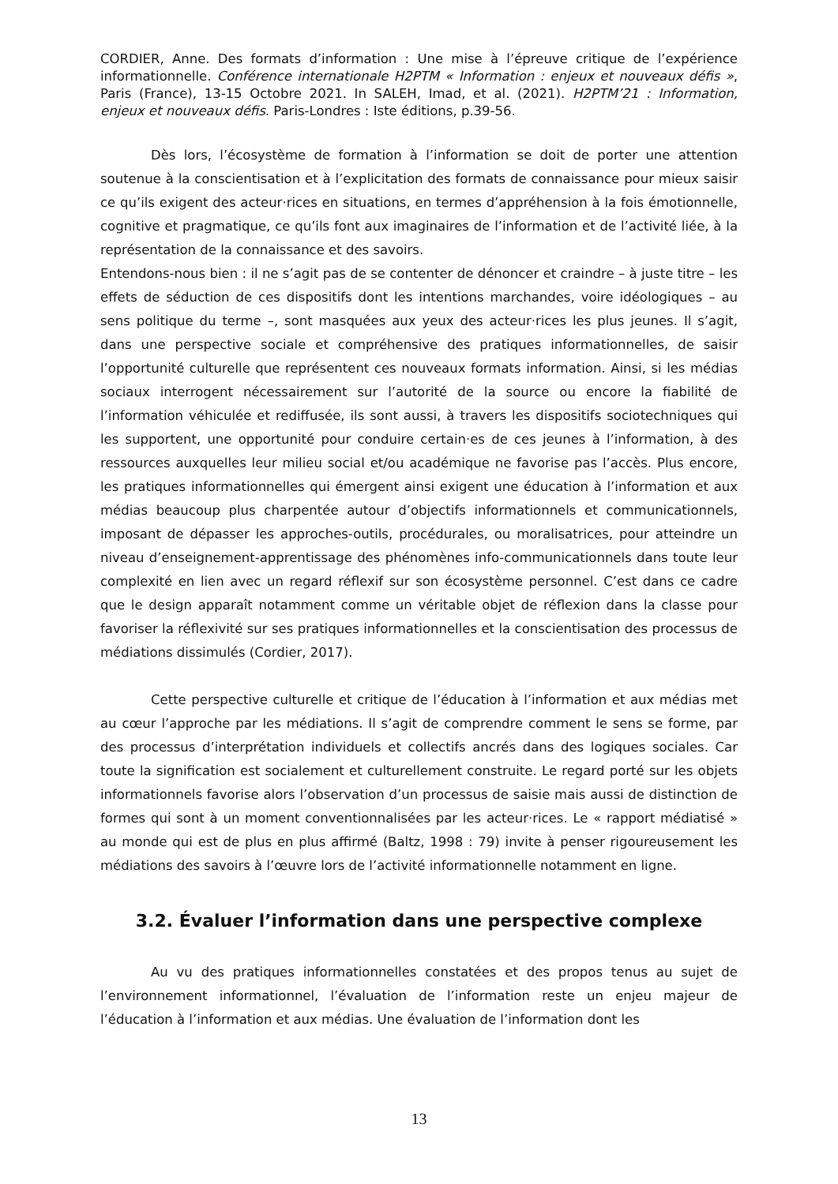CORDIER, Anne. Des formats d’information : Une mise à l’épreuve critique de l’expérience informationnelle. Conférence internationale H2PTM « Information : enjeux et nouveaux défis », Paris (France), 13-15 Octobre 2021. In SALEH, Imad, et al. (2021). H2PTM’21 : Information, enjeux et nouveaux défis. Paris-Londres : Iste éditions, p.39-56.
Dès lors, l’écosystème de formation à l’information se doit de porter une attention soutenue à la conscientisation et à l’explicitation des formats de connaissance pour mieux saisir ce qu’ils exigent des acteur·rices en situations, en termes d’appréhension à la fois émotionnelle, cognitive et pragmatique, ce qu’ils font aux imaginaires de l’information et de l’activité liée, à la représentation de la connaissance et des savoirs.
Entendons-nous bien : il ne s’agit pas de se contenter de dénoncer et craindre – à juste titre – les effets de séduction de ces dispositifs dont les intentions marchandes, voire idéologiques – au sens politique du terme –, sont masquées aux yeux des acteur·rices les plus jeunes. Il s’agit, dans une perspective sociale et compréhensive des pratiques informationnelles, de saisir l’opportunité culturelle que représentent ces nouveaux formats information. Ainsi, si les médias sociaux interrogent nécessairement sur l’autorité de la source ou encore la fiabilité de l’information véhiculée et rediffusée, ils sont aussi, à travers les dispositifs sociotechniques qui les supportent, une opportunité pour conduire certain·es de ces jeunes à l’information, à des ressources auxquelles leur milieu social et/ou académique ne favorise pas l’accès. Plus encore, les pratiques informationnelles qui émergent ainsi exigent une éducation à l’information et aux médias beaucoup plus charpentée autour d’objectifs informationnels et communicationnels, imposant de dépasser les approches-outils, procédurales, ou moralisatrices, pour atteindre un niveau d’enseignement-apprentissage des phénomènes info-communicationnels dans toute leur complexité en lien avec un regard réflexif sur son écosystème personnel. C’est dans ce cadre que le design apparaît notamment comme un véritable objet de réflexion dans la classe pour favoriser la réflexivité sur ses pratiques informationnelles et la conscientisation des processus de médiations dissimulés (Cordier, 2017).
Cette perspective culturelle et critique de l’éducation à l’information et aux médias met au cœur l’approche par les médiations. Il s’agit de comprendre comment le sens se forme, par des processus d’interprétation individuels et collectifs ancrés dans des logiques sociales. Car toute la signification est socialement et culturellement construite. Le regard porté sur les objets informationnels favorise alors l’observation d’un processus de saisie mais aussi de distinction de formes qui sont à un moment conventionnalisées par les acteur·rices. Le « rapport médiatisé » au monde qui est de plus en plus affirmé (Baltz, 1998 : 79) invite à penser rigoureusement les médiations des savoirs à l’œuvre lors de l’activité informationnelle notamment en ligne.
3.2. Évaluer l’information dans une perspective complexe
Au vu des pratiques informationnelles constatées et des propos tenus au sujet de l’environnement informationnel, l’évaluation de l’information reste un enjeu majeur de l’éducation à l’information et aux médias. Une évaluation de l’information dont les
13